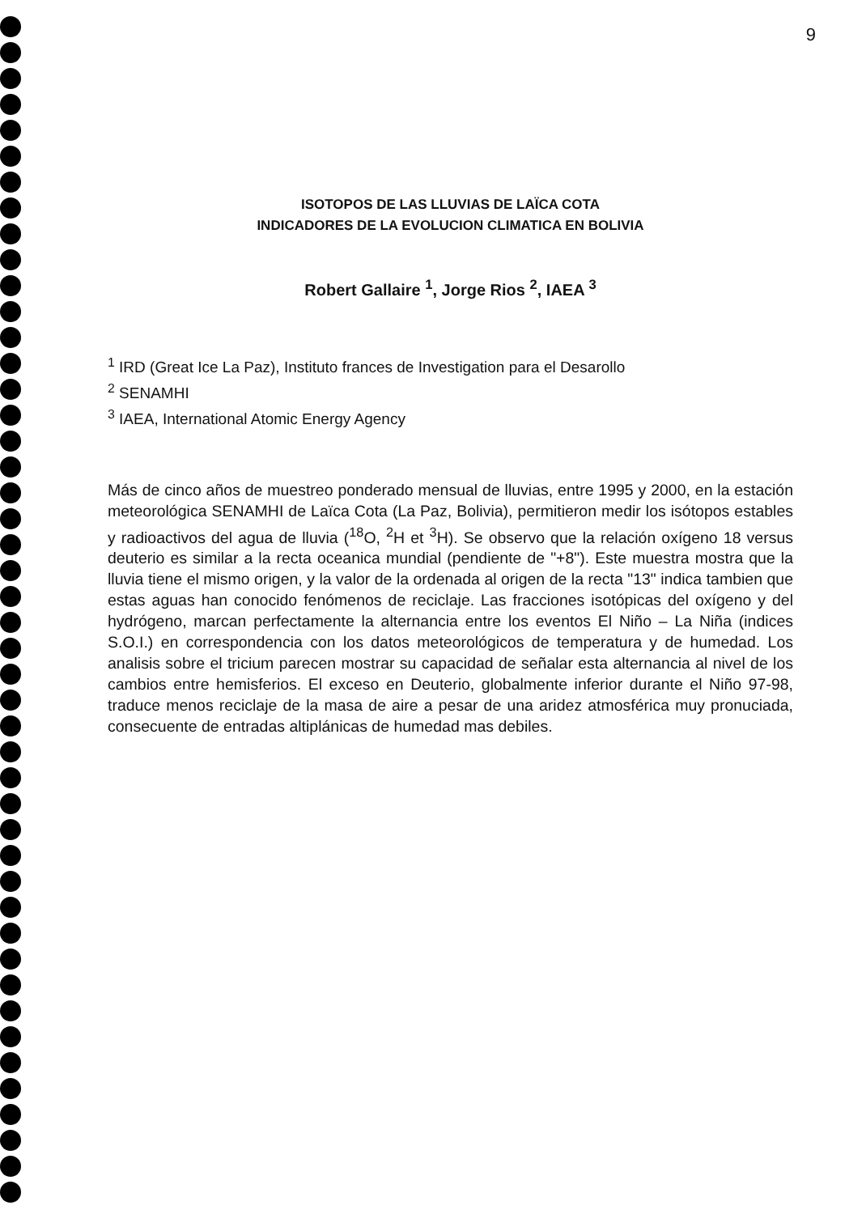9
ISOTOPOS DE LAS LLUVIAS DE LAÏCA COTA
INDICADORES DE LA EVOLUCION CLIMATICA EN BOLIVIA
Robert Gallaire <sup>1</sup>, Jorge Rios <sup>2</sup>, IAEA <sup>3</sup>
<sup>1</sup> IRD (Great Ice La Paz), Instituto frances de Investigation para el Desarollo
<sup>2</sup> SENAMHI
<sup>3</sup> IAEA, International Atomic Energy Agency
Más de cinco años de muestreo ponderado mensual de lluvias, entre 1995 y 2000, en la estación meteorológica SENAMHI de Laïca Cota (La Paz, Bolivia), permitieron medir los isótopos estables y radioactivos del agua de lluvia (<sup>18</sup>O, <sup>2</sup>H et <sup>3</sup>H). Se observo que la relación oxígeno 18 versus deuterio es similar a la recta oceanica mundial (pendiente de "+8"). Este muestra mostra que la lluvia tiene el mismo origen, y la valor de la ordenada al origen de la recta "13" indica tambien que estas aguas han conocido fenómenos de reciclaje. Las fracciones isotópicas del oxígeno y del hydrógeno, marcan perfectamente la alternancia entre los eventos El Niño – La Niña (indices S.O.I.) en correspondencia con los datos meteorológicos de temperatura y de humedad. Los analisis sobre el tricium parecen mostrar su capacidad de señalar esta alternancia al nivel de los cambios entre hemisferios. El exceso en Deuterio, globalmente inferior durante el Niño 97-98, traduce menos reciclaje de la masa de aire a pesar de una aridez atmosférica muy pronuciada, consecuente de entradas altiplánicas de humedad mas debiles.